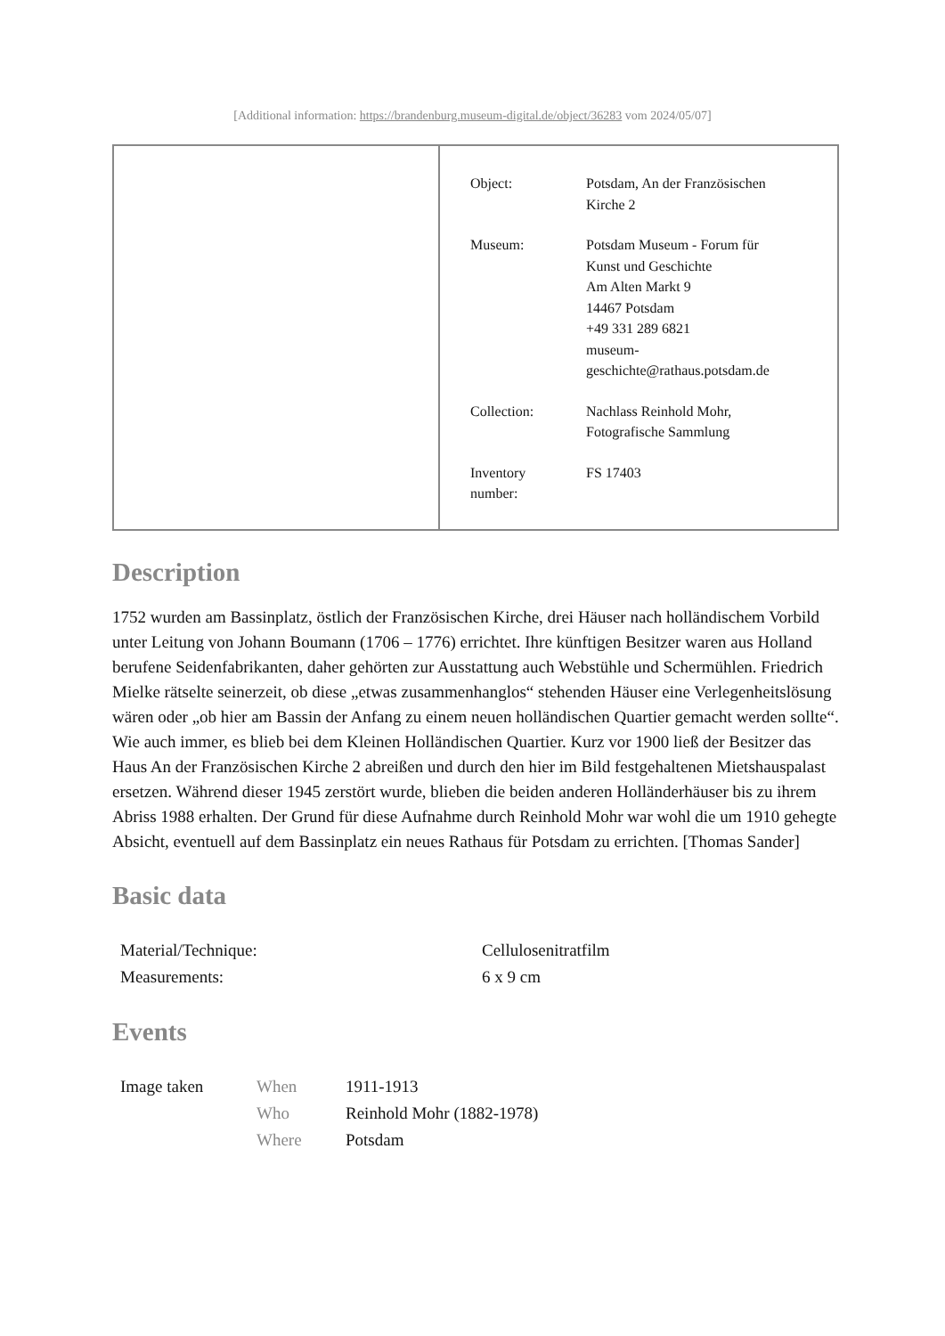[Additional information: https://brandenburg.museum-digital.de/object/36283 vom 2024/05/07]
| Object: | Potsdam, An der Französischen Kirche 2 |
| Museum: | Potsdam Museum - Forum für Kunst und Geschichte Am Alten Markt 9 14467 Potsdam +49 331 289 6821 museum- geschichte@rathaus.potsdam.de |
| Collection: | Nachlass Reinhold Mohr, Fotografische Sammlung |
| Inventory number: | FS 17403 |
Description
1752 wurden am Bassinplatz, östlich der Französischen Kirche, drei Häuser nach holländischem Vorbild unter Leitung von Johann Boumann (1706 – 1776) errichtet. Ihre künftigen Besitzer waren aus Holland berufene Seidenfabrikanten, daher gehörten zur Ausstattung auch Webstühle und Schermühlen. Friedrich Mielke rätselte seinerzeit, ob diese „etwas zusammenhanglos“ stehenden Häuser eine Verlegenheitslösung wären oder „ob hier am Bassin der Anfang zu einem neuen holländischen Quartier gemacht werden sollte“. Wie auch immer, es blieb bei dem Kleinen Holländischen Quartier. Kurz vor 1900 ließ der Besitzer das Haus An der Französischen Kirche 2 abreißen und durch den hier im Bild festgehaltenen Mietshauspalast ersetzen. Während dieser 1945 zerstört wurde, blieben die beiden anderen Holländerhäuser bis zu ihrem Abriss 1988 erhalten. Der Grund für diese Aufnahme durch Reinhold Mohr war wohl die um 1910 gehegte Absicht, eventuell auf dem Bassinplatz ein neues Rathaus für Potsdam zu errichten. [Thomas Sander]
Basic data
| Material/Technique: | Cellulosenitratfilm |
| Measurements: | 6 x 9 cm |
Events
| Image taken | When | 1911-1913 |
| | Who | Reinhold Mohr (1882-1978) |
| | Where | Potsdam |